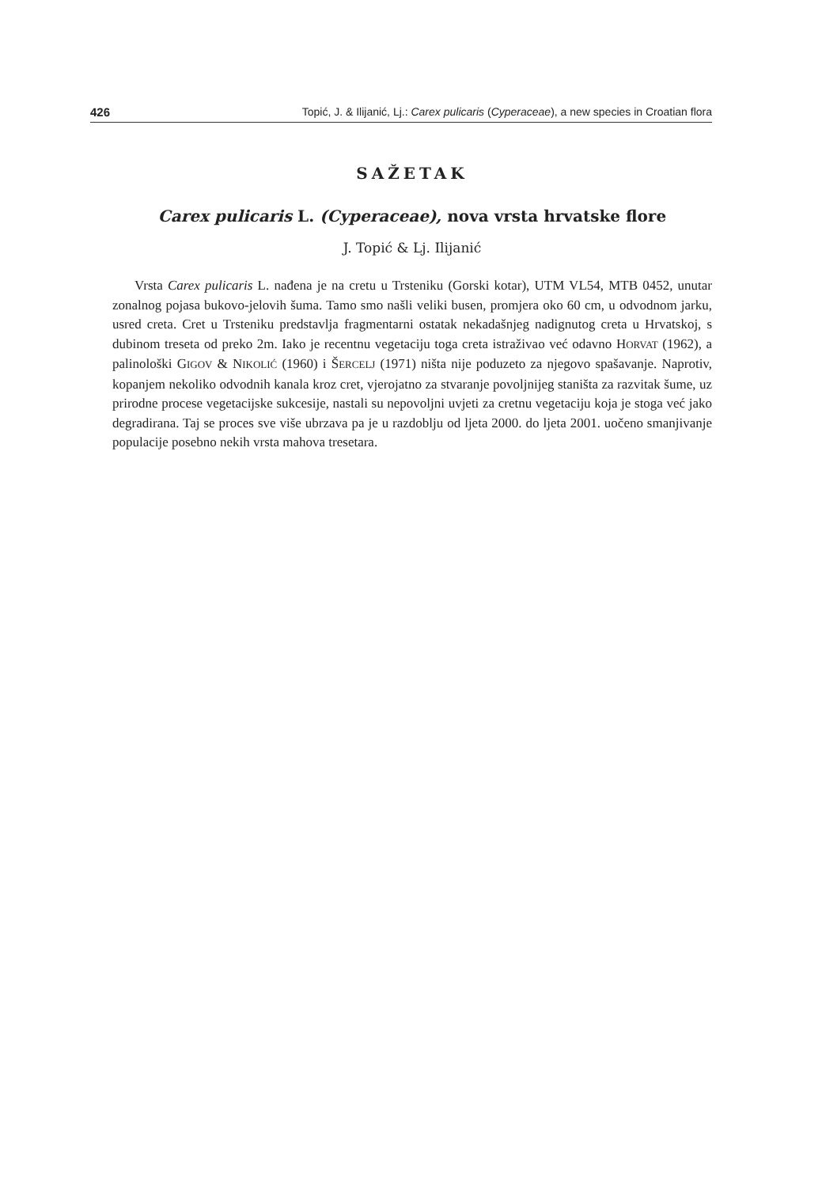426 Topić, J. & Ilijanić, Lj.: Carex pulicaris (Cyperaceae), a new species in Croatian flora
SAŽETAK
Carex pulicaris L. (Cyperaceae), nova vrsta hrvatske flore
J. Topić & Lj. Ilijanić
Vrsta Carex pulicaris L. nađena je na cretu u Trsteniku (Gorski kotar), UTM VL54, MTB 0452, unutar zonalnog pojasa bukovo-jelovih šuma. Tamo smo našli veliki busen, promjera oko 60 cm, u odvodnom jarku, usred creta. Cret u Trsteniku predstavlja fragmentarni ostatak nekadašnjeg nadignutog creta u Hrvatskoj, s dubinom treseta od preko 2m. Iako je recentnu vegetaciju toga creta istraživao već odavno HORVAT (1962), a palinološki GIGOV & NIKOLIĆ (1960) i ŠERCELJ (1971) ništa nije poduzeto za njegovo spašavanje. Naprotiv, kopanjem nekoliko odvodnih kanala kroz cret, vjerojatno za stvaranje povoljnijeg staništa za razvitak šume, uz prirodne procese vegetacijske sukcesije, nastali su nepovoljni uvjeti za cretnu vegetaciju koja je stoga već jako degradirana. Taj se proces sve više ubrzava pa je u razdoblju od ljeta 2000. do ljeta 2001. uočeno smanjivanje populacije posebno nekih vrsta mahova tresetara.